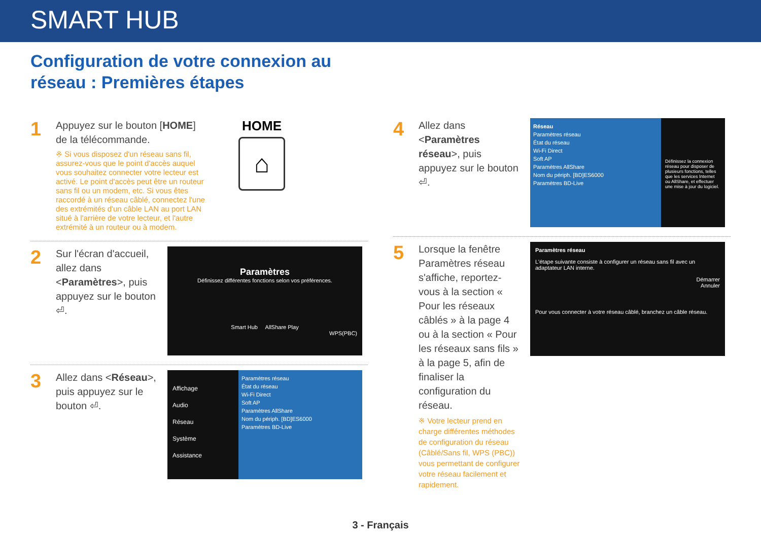SMART HUB
Configuration de votre connexion au
réseau : Premières étapes
1
Appuyez sur le bouton [HOME] de la télécommande.
※ Si vous disposez d'un réseau sans fil, assurez-vous que le point d'accès auquel vous souhaitez connecter votre lecteur est activé. Le point d'accès peut être un routeur sans fil ou un modem, etc. Si vous êtes raccordé à un réseau câblé, connectez l'une des extrémités d'un câble LAN au port LAN situé à l'arrière de votre lecteur, et l'autre extrémité à un routeur ou à modem.
HOME
⌂
2
Sur l'écran d'accueil, allez dans <Paramètres>, puis appuyez sur le bouton ⏎.
Paramètres
Définissez différentes fonctions selon vos préférences.
Smart Hub AllShare Play
WPS(PBC)
3
Allez dans <Réseau>, puis appuyez sur le bouton ⏎.
Affichage
Audio
Réseau
Système
Assistance
Paramètres réseau
État du réseau
Wi-Fi Direct
Soft AP
Paramètres AllShare
Nom du périph. [BD]ES6000
Paramètres BD-Live
4
Allez dans <Paramètres réseau>, puis appuyez sur le bouton ⏎.
Réseau
Paramètres réseau
État du réseau
Wi-Fi Direct
Soft AP
Paramètres AllShare
Nom du périph. [BD]ES6000
Paramètres BD-Live
Définissez la connexion réseau pour disposer de plusieurs fonctions, telles que les services Internet ou AllShare, et effectuer une mise à jour du logiciel.
5
Lorsque la fenêtre Paramètres réseau s'affiche, reportez-vous à la section « Pour les réseaux câblés » à la page 4 ou à la section « Pour les réseaux sans fils » à la page 5, afin de finaliser la configuration du réseau.
※ Votre lecteur prend en charge différentes méthodes de configuration du réseau (Câblé/Sans fil, WPS (PBC)) vous permettant de configurer votre réseau facilement et rapidement.
Paramètres réseau
L'étape suivante consiste à configurer un réseau sans fil avec un adaptateur LAN interne.
Démarrer
Annuler
Pour vous connecter à votre réseau câblé, branchez un câble réseau.
3 - Français